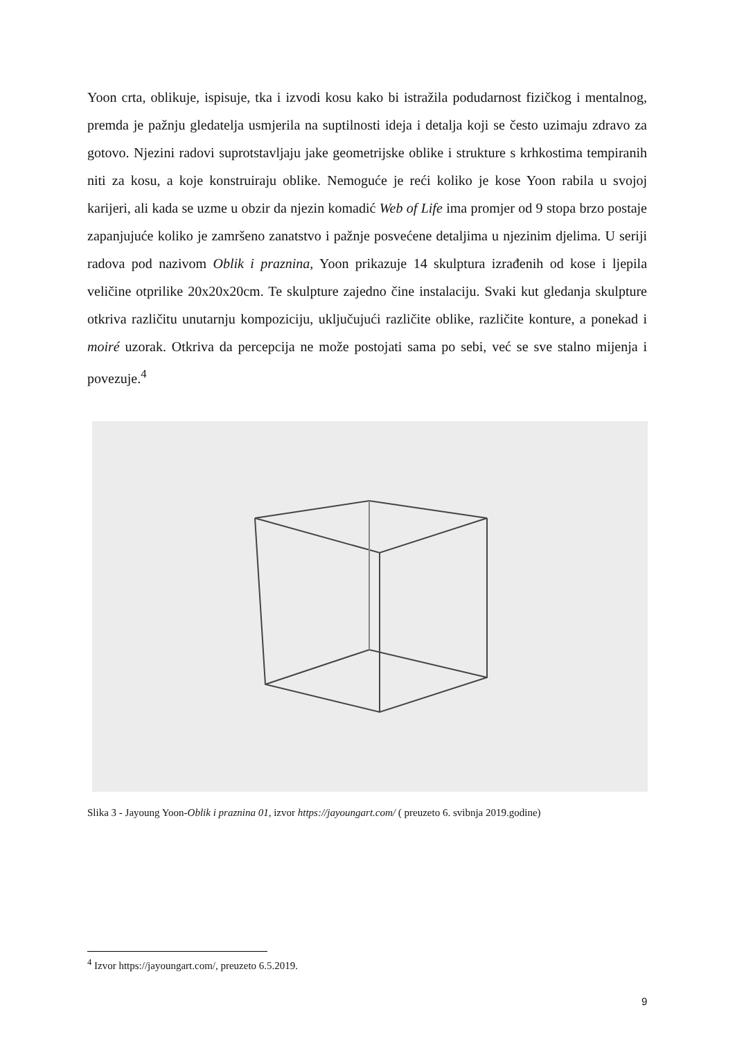Yoon crta, oblikuje, ispisuje, tka i izvodi kosu kako bi istražila podudarnost fizičkog i mentalnog, premda je pažnju gledatelja usmjerila na suptilnosti ideja i detalja koji se često uzimaju zdravo za gotovo. Njezini radovi suprotstavljaju jake geometrijske oblike i strukture s krhkostima tempiranih niti za kosu, a koje konstruiraju oblike. Nemoguće je reći koliko je kose Yoon rabila u svojoj karijeri, ali kada se uzme u obzir da njezin komadić Web of Life ima promjer od 9 stopa brzo postaje zapanjujuće koliko je zamršeno zanatstvo i pažnje posvećene detaljima u njezinim djelima. U seriji radova pod nazivom Oblik i praznina, Yoon prikazuje 14 skulptura izrađenih od kose i ljepila veličine otprilike 20x20x20cm. Te skulpture zajedno čine instalaciju. Svaki kut gledanja skulpture otkriva različitu unutarnju kompoziciju, uključujući različite oblike, različite konture, a ponekad i moiré uzorak. Otkriva da percepcija ne može postojati sama po sebi, već se sve stalno mijenja i povezuje.<sup>4</sup>
Slika 3 - Jayoung Yoon-Oblik i praznina 01, izvor https://jayoungart.com/ ( preuzeto 6. svibnja 2019.godine)
<sup>4</sup> Izvor https://jayoungart.com/, preuzeto 6.5.2019.
9